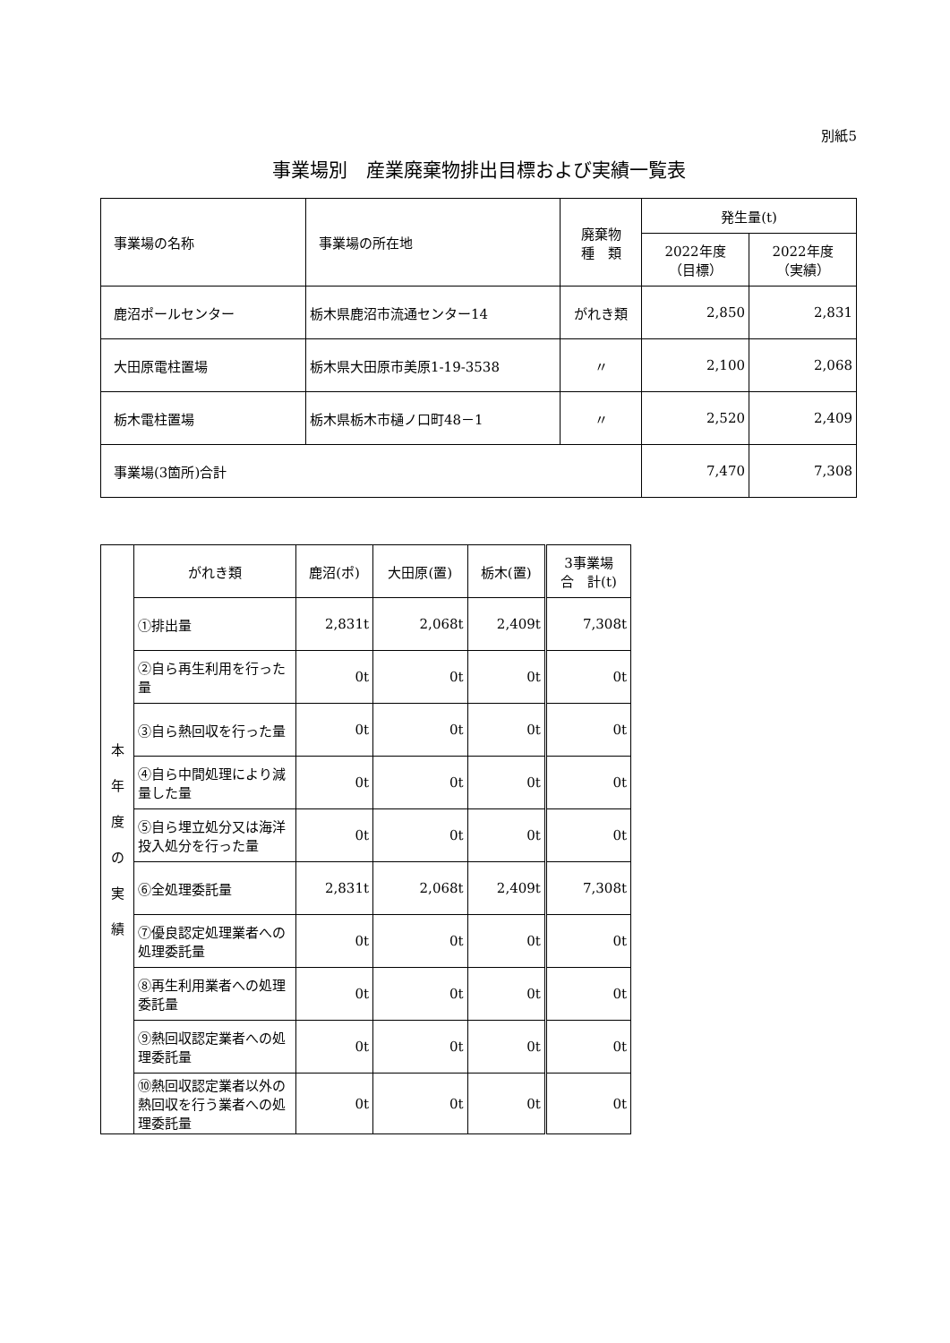別紙5
事業場別　産業廃棄物排出目標および実績一覧表
| 事業場の名称 | 事業場の所在地 | 廃棄物 種 類 | 発生量(t) | |
| --- | --- | --- | --- | --- |
| | | | 2022年度 （目標） | 2022年度 （実績） |
| 鹿沼ポールセンター | 栃木県鹿沼市流通センター14 | がれき類 | 2,850 | 2,831 |
| 大田原電柱置場 | 栃木県大田原市美原1-19-3538 | 〃 | 2,100 | 2,068 |
| 栃木電柱置場 | 栃木県栃木市樋ノ口町48－1 | 〃 | 2,520 | 2,409 |
| 事業場(3箇所)合計 | | | 7,470 | 7,308 |
| 本 年 度 の 実 績 | がれき類 | 鹿沼(ポ) | 大田原(置) | 栃木(置) | 3事業場 合 計(t) |
| | ①排出量 | 2,831t | 2,068t | 2,409t | 7,308t |
| | ②自ら再生利用を行った量 | 0t | 0t | 0t | 0t |
| | ③自ら熱回収を行った量 | 0t | 0t | 0t | 0t |
| | ④自ら中間処理により減量した量 | 0t | 0t | 0t | 0t |
| | ⑤自ら埋立処分又は海洋投入処分を行った量 | 0t | 0t | 0t | 0t |
| | ⑥全処理委託量 | 2,831t | 2,068t | 2,409t | 7,308t |
| | ⑦優良認定処理業者への処理委託量 | 0t | 0t | 0t | 0t |
| | ⑧再生利用業者への処理委託量 | 0t | 0t | 0t | 0t |
| | ⑨熱回収認定業者への処理委託量 | 0t | 0t | 0t | 0t |
| | ⑩熱回収認定業者以外の熱回収を行う業者への処理委託量 | 0t | 0t | 0t | 0t |